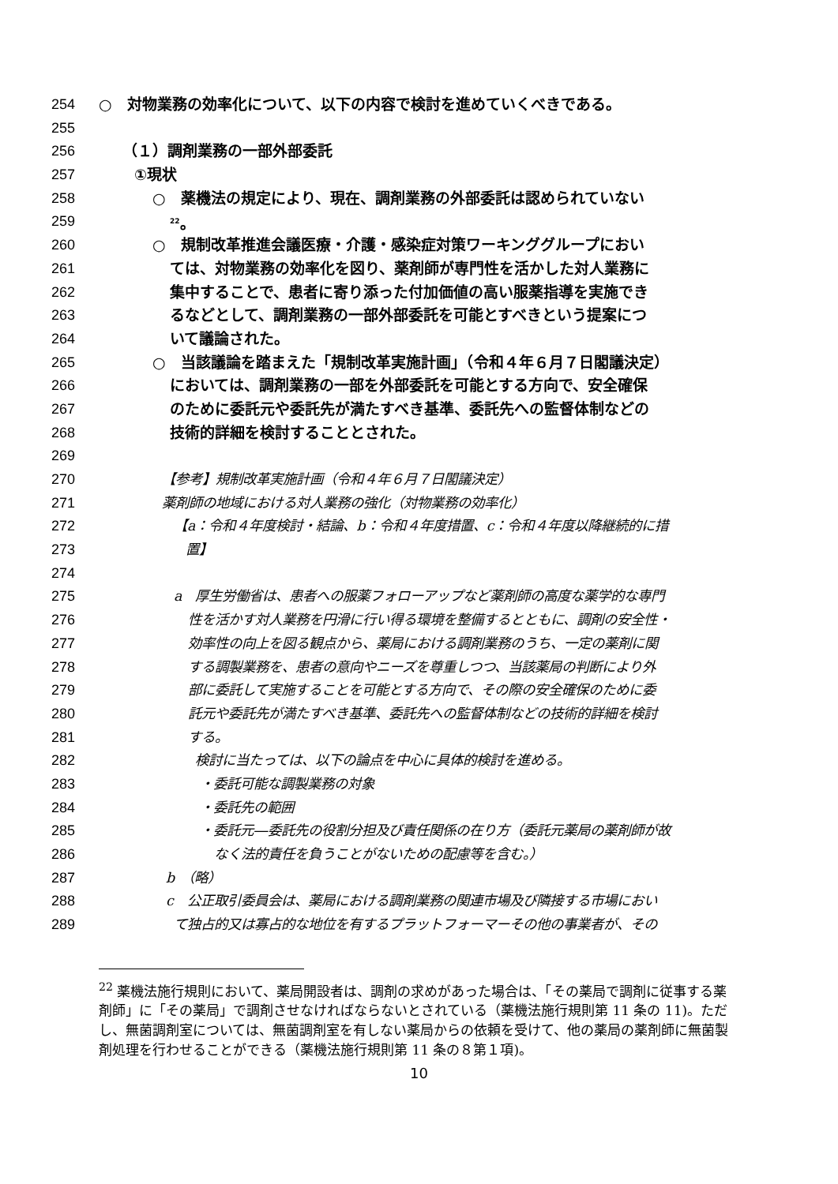254 ○　対物業務の効率化について、以下の内容で検討を進めていくべきである。
255
256 （１）調剤業務の一部外部委託
257 ①現状
258 ○　薬機法の規定により、現在、調剤業務の外部委託は認められていない
259<sup>22</sup>。
260 ○　規制改革推進会議医療・介護・感染症対策ワーキンググループにおい
261 ては、対物業務の効率化を図り、薬剤師が専門性を活かした対人業務に
262 集中することで、患者に寄り添った付加価値の高い服薬指導を実施でき
263 るなどとして、調剤業務の一部外部委託を可能とすべきという提案につ
264 いて議論された。
265 ○　当該議論を踏まえた「規制改革実施計画」（令和４年６月７日閣議決定）
266 においては、調剤業務の一部を外部委託を可能とする方向で、安全確保
267 のために委託元や委託先が満たすべき基準、委託先への監督体制などの
268 技術的詳細を検討することとされた。
269
270 【参考】規制改革実施計画（令和４年６月７日閣議決定）
271 薬剤師の地域における対人業務の強化（対物業務の効率化）
272 【a：令和４年度検討・結論、b：令和４年度措置、c：令和４年度以降継続的に措
273 置】
274
275 a　厚生労働省は、患者への服薬フォローアップなど薬剤師の高度な薬学的な専門
276 性を活かす対人業務を円滑に行い得る環境を整備するとともに、調剤の安全性・
277 効率性の向上を図る観点から、薬局における調剤業務のうち、一定の薬剤に関
278 する調製業務を、患者の意向やニーズを尊重しつつ、当該薬局の判断により外
279 部に委託して実施することを可能とする方向で、その際の安全確保のために委
280 託元や委託先が満たすべき基準、委託先への監督体制などの技術的詳細を検討
281 する。
282 検討に当たっては、以下の論点を中心に具体的検討を進める。
283 ・委託可能な調製業務の対象
284 ・委託先の範囲
285 ・委託元―委託先の役割分担及び責任関係の在り方（委託元薬局の薬剤師が故
286 なく法的責任を負うことがないための配慮等を含む。）
287 b　（略）
288 c　公正取引委員会は、薬局における調剤業務の関連市場及び隣接する市場におい
289 て独占的又は寡占的な地位を有するプラットフォーマーその他の事業者が、その
<sup>22</sup> 薬機法施行規則において、薬局開設者は、調剤の求めがあった場合は、「その薬局で調剤に従事する薬剤師」に「その薬局」で調剤させなければならないとされている（薬機法施行規則第 11 条の 11)。ただし、無菌調剤室については、無菌調剤室を有しない薬局からの依頼を受けて、他の薬局の薬剤師に無菌製剤処理を行わせることができる（薬機法施行規則第 11 条の８第１項)。
10